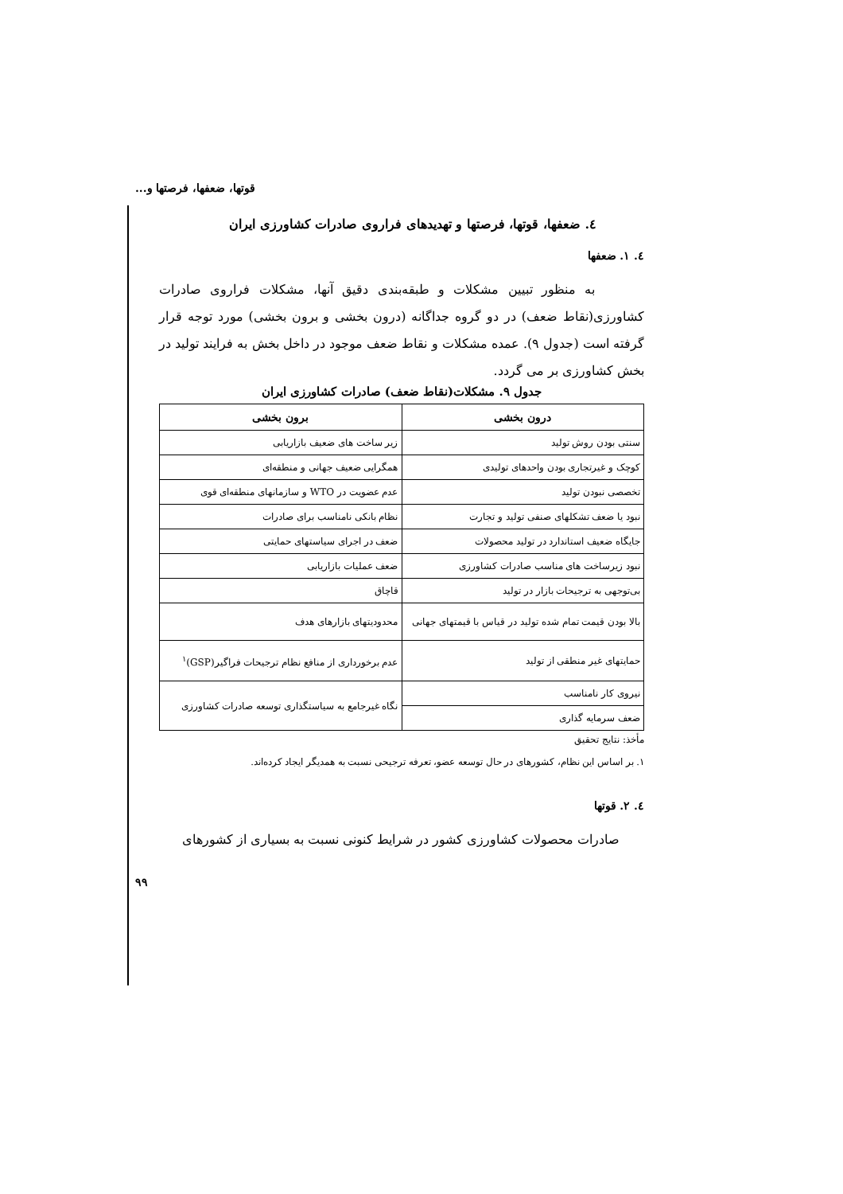قوتها، ضعفها، فرصتها و...
٤. ضعفها، قوتها، فرصتها و تهدیدهای فراروی صادرات کشاورزی ایران
٤. ١. ضعفها
به منظور تبیین مشکلات و طبقه‌بندی دقیق آنها، مشکلات فراروی صادرات کشاورزی(نقاط ضعف) در دو گروه جداگانه (درون بخشی و برون بخشی) مورد توجه قرار گرفته است (جدول ٩). عمده مشکلات و نقاط ضعف موجود در داخل بخش به فرایند تولید در بخش کشاورزی بر می گردد.
جدول ٩. مشکلات(نقاط ضعف) صادرات کشاورزی ایران
| درون بخشی | برون بخشی |
| --- | --- |
| سنتی بودن روش تولید | زیر ساخت های ضعیف بازاریابی |
| کوچک و غیرتجاری بودن واحدهای تولیدی | همگرایی ضعیف جهانی و منطقه‌ای |
| تخصصی نبودن تولید | عدم عضویت در WTO و سازمانهای منطقه‌ای قوی |
| نبود یا ضعف تشکلهای صنفی تولید و تجارت | نظام بانکی نامناسب برای صادرات |
| جایگاه ضعیف استاندارد در تولید محصولات | ضعف در اجرای سیاستهای حمایتی |
| نبود زیرساخت های مناسب صادرات کشاورزی | ضعف عملیات بازاریابی |
| بی‌توجهی به ترجیحات بازار در تولید | قاچاق |
| بالا بودن قیمت تمام شده تولید در قیاس با قیمتهای جهانی | محدودیتهای بازارهای هدف |
| حمایتهای غیر منطقی از تولید | عدم برخورداری از منافع نظام ترجیحات فراگیر(GSP)<sup>١</sup> |
| نیروی کار نامناسب | نگاه غیرجامع به سیاستگذاری توسعه صادرات کشاورزی |
| ضعف سرمایه گذاری | |
مأخذ: نتایج تحقیق
١. بر اساس این نظام، کشورهای در حال توسعه عضو، تعرفه ترجیحی نسبت به همدیگر ایجاد کرده‌اند.
٤. ٢. قوتها
صادرات محصولات کشاورزی کشور در شرایط کنونی نسبت به بسیاری از کشورهای
٩٩